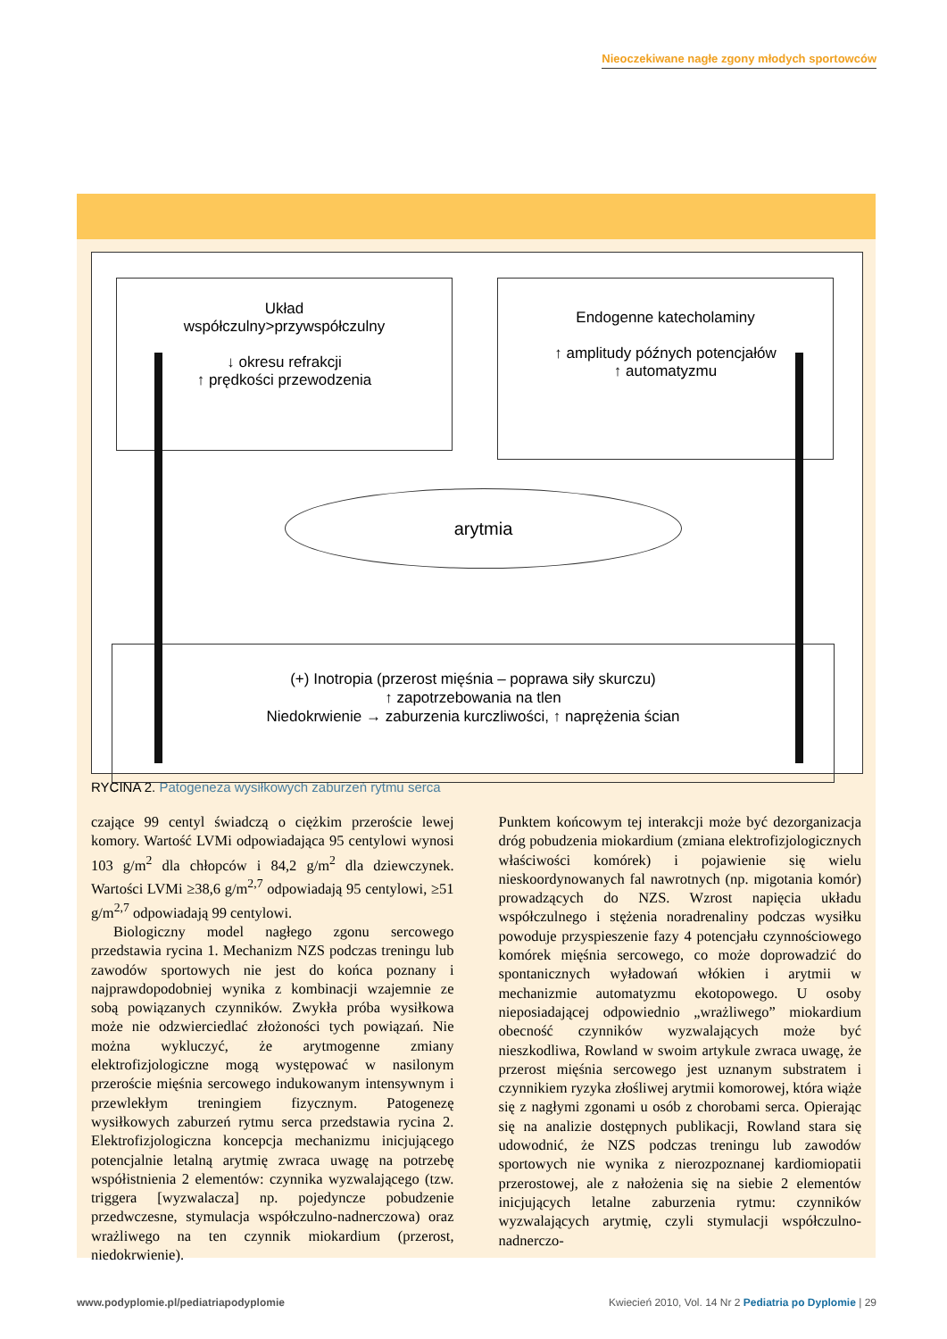Nieoczekiwane nagłe zgony młodych sportowców
Układ
współczulny>przywspółczulny
↓ okresu refrakcji
↑ prędkości przewodzenia
Endogenne katecholaminy
↑ amplitudy późnych potencjałów
↑ automatyzmu
arytmia
(+) Inotropia (przerost mięśnia – poprawa siły skurczu)
↑ zapotrzebowania na tlen
Niedokrwienie → zaburzenia kurczliwości, ↑ naprężenia ścian
RYCINA 2. Patogeneza wysiłkowych zaburzeń rytmu serca
czające 99 centyl świadczą o ciężkim przeroście lewej komory. Wartość LVMi odpowiadająca 95 centylowi wynosi 103 g/m<sup>2</sup> dla chłopców i 84,2 g/m<sup>2</sup> dla dziewczynek. Wartości LVMi ≥38,6 g/m<sup>2,7</sup> odpowiadają 95 centylowi, ≥51 g/m<sup>2,7</sup> odpowiadają 99 centylowi.
Biologiczny model nagłego zgonu sercowego przedstawia rycina 1. Mechanizm NZS podczas treningu lub zawodów sportowych nie jest do końca poznany i najprawdopodobniej wynika z kombinacji wzajemnie ze sobą powiązanych czynników. Zwykła próba wysiłkowa może nie odzwierciedlać złożoności tych powiązań. Nie można wykluczyć, że arytmogenne zmiany elektrofizjologiczne mogą występować w nasilonym przeroście mięśnia sercowego indukowanym intensywnym i przewlekłym treningiem fizycznym. Patogenezę wysiłkowych zaburzeń rytmu serca przedstawia rycina 2. Elektrofizjologiczna koncepcja mechanizmu inicjującego potencjalnie letalną arytmię zwraca uwagę na potrzebę współistnienia 2 elementów: czynnika wyzwalającego (tzw. triggera [wyzwalacza] np. pojedyncze pobudzenie przedwczesne, stymulacja współczulno-nadnerczowa) oraz wrażliwego na ten czynnik miokardium (przerost, niedokrwienie).
Punktem końcowym tej interakcji może być dezorganizacja dróg pobudzenia miokardium (zmiana elektrofizjologicznych właściwości komórek) i pojawienie się wielu nieskoordynowanych fal nawrotnych (np. migotania komór) prowadzących do NZS. Wzrost napięcia układu współczulnego i stężenia noradrenaliny podczas wysiłku powoduje przyspieszenie fazy 4 potencjału czynnościowego komórek mięśnia sercowego, co może doprowadzić do spontanicznych wyładowań włókien i arytmii w mechanizmie automatyzmu ekotopowego. U osoby nieposiadającej odpowiednio „wrażliwego” miokardium obecność czynników wyzwalających może być nieszkodliwa, Rowland w swoim artykule zwraca uwagę, że przerost mięśnia sercowego jest uznanym substratem i czynnikiem ryzyka złośliwej arytmii komorowej, która wiąże się z nagłymi zgonami u osób z chorobami serca. Opierając się na analizie dostępnych publikacji, Rowland stara się udowodnić, że NZS podczas treningu lub zawodów sportowych nie wynika z nierozpoznanej kardiomiopatii przerostowej, ale z nałożenia się na siebie 2 elementów inicjujących letalne zaburzenia rytmu: czynników wyzwalających arytmię, czyli stymulacji współczulno-nadnerczo-
www.podyplomie.pl/pediatriapodyplomie
Kwiecień 2010, Vol. 14 Nr 2 Pediatria po Dyplomie | 29